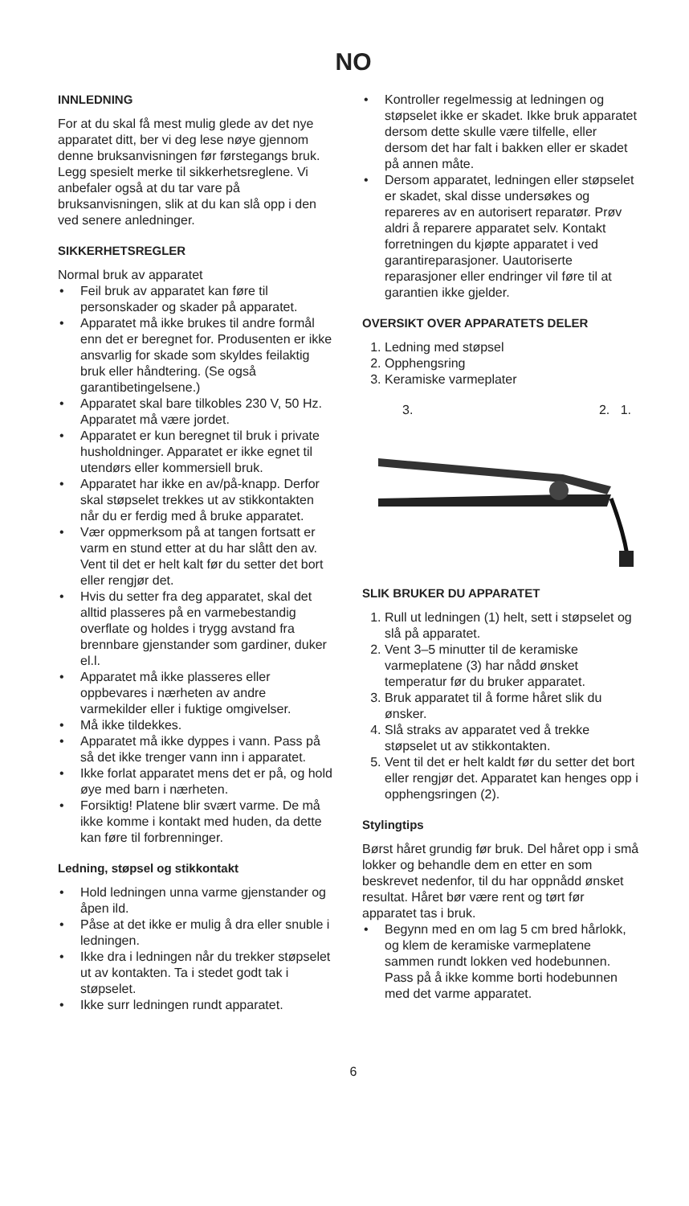NO
INNLEDNING
For at du skal få mest mulig glede av det nye apparatet ditt, ber vi deg lese nøye gjennom denne bruksanvisningen før førstegangs bruk. Legg spesielt merke til sikkerhetsreglene. Vi anbefaler også at du tar vare på bruksanvisningen, slik at du kan slå opp i den ved senere anledninger.
SIKKERHETSREGLER
Normal bruk av apparatet
• Feil bruk av apparatet kan føre til personskader og skader på apparatet.
• Apparatet må ikke brukes til andre formål enn det er beregnet for. Produsenten er ikke ansvarlig for skade som skyldes feilaktig bruk eller håndtering. (Se også garantibetingelsene.)
• Apparatet skal bare tilkobles 230 V, 50 Hz. Apparatet må være jordet.
• Apparatet er kun beregnet til bruk i private husholdninger. Apparatet er ikke egnet til utendørs eller kommersiell bruk.
• Apparatet har ikke en av/på-knapp. Derfor skal støpselet trekkes ut av stikkontakten når du er ferdig med å bruke apparatet.
• Vær oppmerksom på at tangen fortsatt er varm en stund etter at du har slått den av. Vent til det er helt kalt før du setter det bort eller rengjør det.
• Hvis du setter fra deg apparatet, skal det alltid plasseres på en varmebestandig overflate og holdes i trygg avstand fra brennbare gjenstander som gardiner, duker el.l.
• Apparatet må ikke plasseres eller oppbevares i nærheten av andre varmekilder eller i fuktige omgivelser.
• Må ikke tildekkes.
• Apparatet må ikke dyppes i vann. Pass på så det ikke trenger vann inn i apparatet.
• Ikke forlat apparatet mens det er på, og hold øye med barn i nærheten.
• Forsiktig! Platene blir svært varme. De må ikke komme i kontakt med huden, da dette kan føre til forbrenninger.
Ledning, støpsel og stikkontakt
• Hold ledningen unna varme gjenstander og åpen ild.
• Påse at det ikke er mulig å dra eller snuble i ledningen.
• Ikke dra i ledningen når du trekker støpselet ut av kontakten. Ta i stedet godt tak i støpselet.
• Ikke surr ledningen rundt apparatet.
• Kontroller regelmessig at ledningen og støpselet ikke er skadet. Ikke bruk apparatet dersom dette skulle være tilfelle, eller dersom det har falt i bakken eller er skadet på annen måte.
• Dersom apparatet, ledningen eller støpselet er skadet, skal disse undersøkes og repareres av en autorisert reparatør. Prøv aldri å reparere apparatet selv. Kontakt forretningen du kjøpte apparatet i ved garantireparasjoner. Uautoriserte reparasjoner eller endringer vil føre til at garantien ikke gjelder.
OVERSIKT OVER APPARATETS DELER
1. Ledning med støpsel
2. Opphengsring
3. Keramiske varmeplater
3. 2. 1.
SLIK BRUKER DU APPARATET
1. Rull ut ledningen (1) helt, sett i støpselet og slå på apparatet.
2. Vent 3–5 minutter til de keramiske varmeplatene (3) har nådd ønsket temperatur før du bruker apparatet.
3. Bruk apparatet til å forme håret slik du ønsker.
4. Slå straks av apparatet ved å trekke støpselet ut av stikkontakten.
5. Vent til det er helt kaldt før du setter det bort eller rengjør det. Apparatet kan henges opp i opphengsringen (2).
Stylingtips
Børst håret grundig før bruk. Del håret opp i små lokker og behandle dem en etter en som beskrevet nedenfor, til du har oppnådd ønsket resultat. Håret bør være rent og tørt før apparatet tas i bruk.
• Begynn med en om lag 5 cm bred hårlokk, og klem de keramiske varmeplatene sammen rundt lokken ved hodebunnen. Pass på å ikke komme borti hodebunnen med det varme apparatet.
6